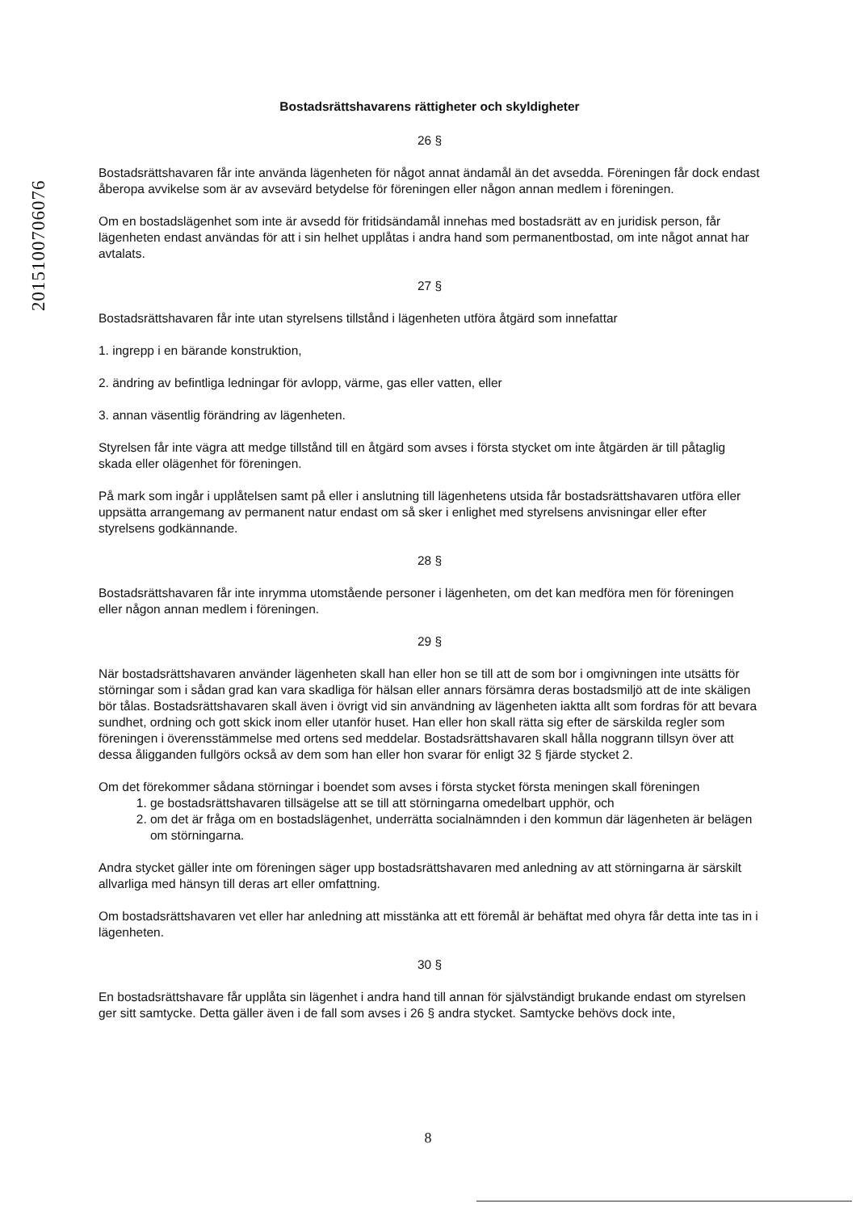2015100706076
Bostadsrättshavarens rättigheter och skyldigheter
26 §
Bostadsrättshavaren får inte använda lägenheten för något annat ändamål än det avsedda. Föreningen får dock endast åberopa avvikelse som är av avsevärd betydelse för föreningen eller någon annan medlem i föreningen.
Om en bostadslägenhet som inte är avsedd för fritidsändamål innehas med bostadsrätt av en juridisk person, får lägenheten endast användas för att i sin helhet upplåtas i andra hand som permanentbostad, om inte något annat har avtalats.
27 §
Bostadsrättshavaren får inte utan styrelsens tillstånd i lägenheten utföra åtgärd som innefattar
1. ingrepp i en bärande konstruktion,
2. ändring av befintliga ledningar för avlopp, värme, gas eller vatten, eller
3. annan väsentlig förändring av lägenheten.
Styrelsen får inte vägra att medge tillstånd till en åtgärd som avses i första stycket om inte åtgärden är till påtaglig skada eller olägenhet för föreningen.
På mark som ingår i upplåtelsen samt på eller i anslutning till lägenhetens utsida får bostadsrättshavaren utföra eller uppsätta arrangemang av permanent natur endast om så sker i enlighet med styrelsens anvisningar eller efter styrelsens godkännande.
28 §
Bostadsrättshavaren får inte inrymma utomstående personer i lägenheten, om det kan medföra men för föreningen eller någon annan medlem i föreningen.
29 §
När bostadsrättshavaren använder lägenheten skall han eller hon se till att de som bor i omgivningen inte utsätts för störningar som i sådan grad kan vara skadliga för hälsan eller annars försämra deras bostadsmiljö att de inte skäligen bör tålas. Bostadsrättshavaren skall även i övrigt vid sin användning av lägenheten iaktta allt som fordras för att bevara sundhet, ordning och gott skick inom eller utanför huset. Han eller hon skall rätta sig efter de särskilda regler som föreningen i överensstämmelse med ortens sed meddelar. Bostadsrättshavaren skall hålla noggrann tillsyn över att dessa åligganden fullgörs också av dem som han eller hon svarar för enligt 32 § fjärde stycket 2.
Om det förekommer sådana störningar i boendet som avses i första stycket första meningen skall föreningen
1. ge bostadsrättshavaren tillsägelse att se till att störningarna omedelbart upphör, och
2. om det är fråga om en bostadslägenhet, underrätta socialnämnden i den kommun där lägenheten är belägen om störningarna.
Andra stycket gäller inte om föreningen säger upp bostadsrättshavaren med anledning av att störningarna är särskilt allvarliga med hänsyn till deras art eller omfattning.
Om bostadsrättshavaren vet eller har anledning att misstänka att ett föremål är behäftat med ohyra får detta inte tas in i lägenheten.
30 §
En bostadsrättshavare får upplåta sin lägenhet i andra hand till annan för självständigt brukande endast om styrelsen ger sitt samtycke. Detta gäller även i de fall som avses i 26 § andra stycket. Samtycke behövs dock inte,
8